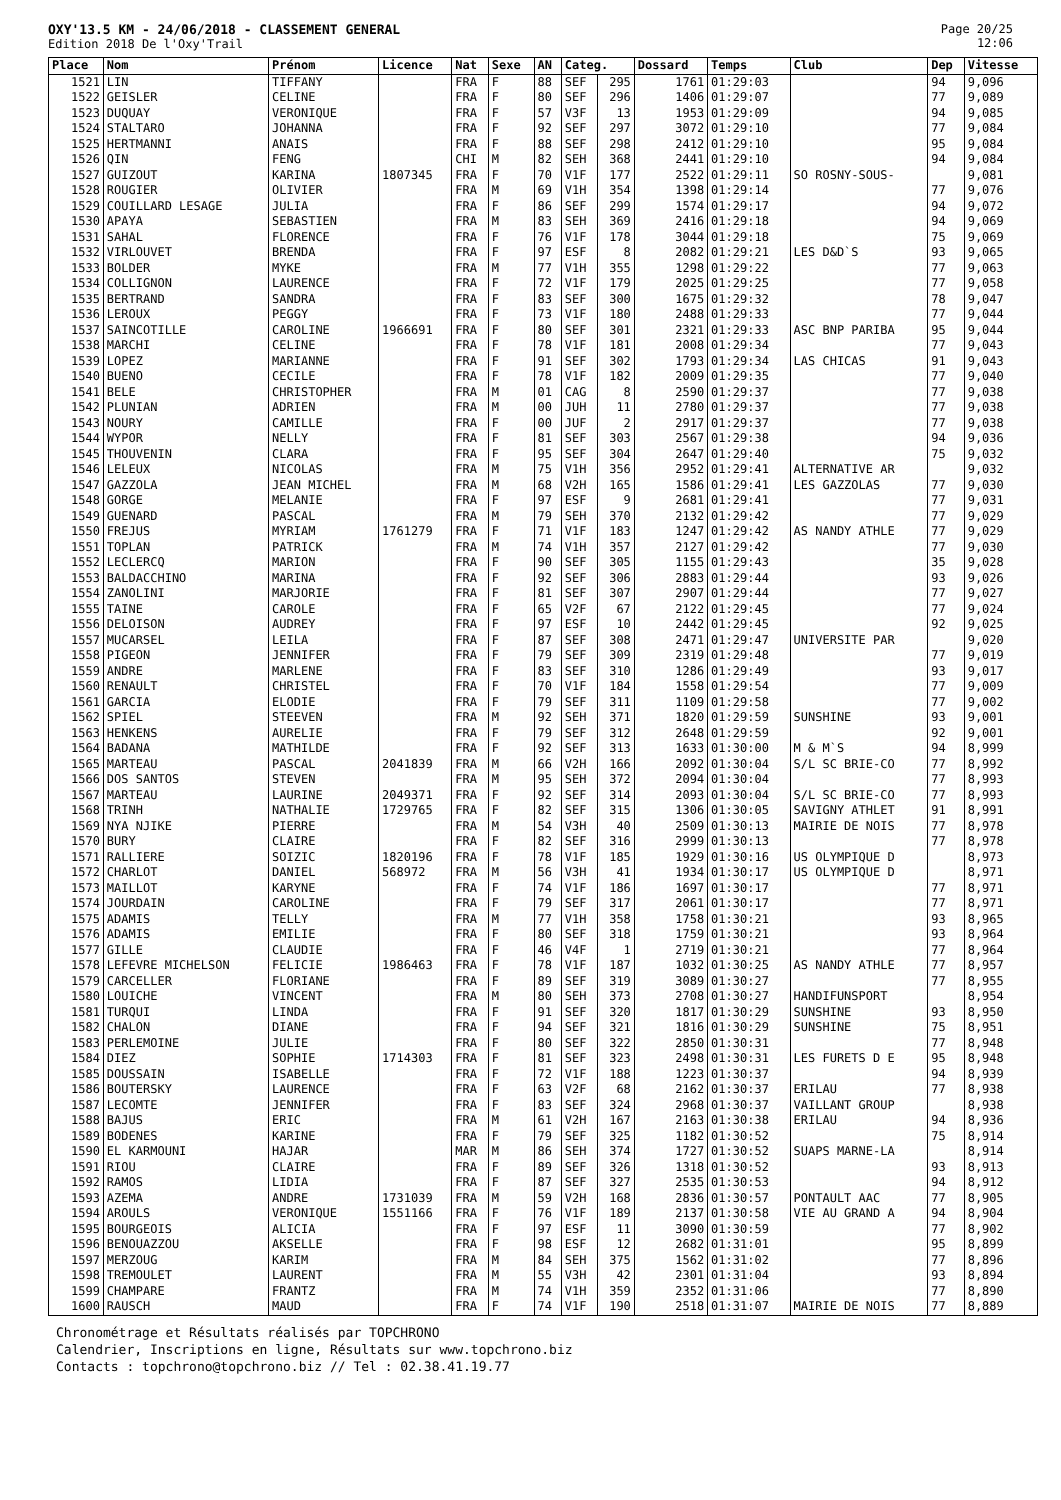OXY'13.5 KM - 24/06/2018 - CLASSEMENT GENERAL
Edition 2018 De l'Oxy'Trail
Page 20/25
12:06
| Place | Nom | Prénom | Licence | Nat | Sexe | AN | Categ. | | Dossard | Temps | Club | Dep | Vitesse |
| --- | --- | --- | --- | --- | --- | --- | --- | --- | --- | --- | --- | --- | --- |
| 1521 | LIN | TIFFANY | | FRA | F | 88 | SEF | 295 | 1761 | 01:29:03 | | 94 | 9,096 |
| 1522 | GEISLER | CELINE | | FRA | F | 80 | SEF | 296 | 1406 | 01:29:07 | | 77 | 9,089 |
| 1523 | DUQUAY | VERONIQUE | | FRA | F | 57 | V3F | 13 | 1953 | 01:29:09 | | 94 | 9,085 |
| 1524 | STALTARO | JOHANNA | | FRA | F | 92 | SEF | 297 | 3072 | 01:29:10 | | 77 | 9,084 |
| 1525 | HERTMANNI | ANAIS | | FRA | F | 88 | SEF | 298 | 2412 | 01:29:10 | | 95 | 9,084 |
| 1526 | QIN | FENG | | CHI | M | 82 | SEH | 368 | 2441 | 01:29:10 | | 94 | 9,084 |
| 1527 | GUIZOUT | KARINA | 1807345 | FRA | F | 70 | V1F | 177 | 2522 | 01:29:11 | SO ROSNY-SOUS- | | 9,081 |
| 1528 | ROUGIER | OLIVIER | | FRA | M | 69 | V1H | 354 | 1398 | 01:29:14 | | 77 | 9,076 |
| 1529 | COUILLARD LESAGE | JULIA | | FRA | F | 86 | SEF | 299 | 1574 | 01:29:17 | | 94 | 9,072 |
| 1530 | APAYA | SEBASTIEN | | FRA | M | 83 | SEH | 369 | 2416 | 01:29:18 | | 94 | 9,069 |
| 1531 | SAHAL | FLORENCE | | FRA | F | 76 | V1F | 178 | 3044 | 01:29:18 | | 75 | 9,069 |
| 1532 | VIRLOUVET | BRENDA | | FRA | F | 97 | ESF | 8 | 2082 | 01:29:21 | LES D&D`S | 93 | 9,065 |
| 1533 | BOLDER | MYKE | | FRA | M | 77 | V1H | 355 | 1298 | 01:29:22 | | 77 | 9,063 |
| 1534 | COLLIGNON | LAURENCE | | FRA | F | 72 | V1F | 179 | 2025 | 01:29:25 | | 77 | 9,058 |
| 1535 | BERTRAND | SANDRA | | FRA | F | 83 | SEF | 300 | 1675 | 01:29:32 | | 78 | 9,047 |
| 1536 | LEROUX | PEGGY | | FRA | F | 73 | V1F | 180 | 2488 | 01:29:33 | | 77 | 9,044 |
| 1537 | SAINCOTILLE | CAROLINE | 1966691 | FRA | F | 80 | SEF | 301 | 2321 | 01:29:33 | ASC BNP PARIBA | 95 | 9,044 |
| 1538 | MARCHI | CELINE | | FRA | F | 78 | V1F | 181 | 2008 | 01:29:34 | | 77 | 9,043 |
| 1539 | LOPEZ | MARIANNE | | FRA | F | 91 | SEF | 302 | 1793 | 01:29:34 | LAS CHICAS | 91 | 9,043 |
| 1540 | BUENO | CECILE | | FRA | F | 78 | V1F | 182 | 2009 | 01:29:35 | | 77 | 9,040 |
| 1541 | BELE | CHRISTOPHER | | FRA | M | 01 | CAG | 8 | 2590 | 01:29:37 | | 77 | 9,038 |
| 1542 | PLUNIAN | ADRIEN | | FRA | M | 00 | JUH | 11 | 2780 | 01:29:37 | | 77 | 9,038 |
| 1543 | NOURY | CAMILLE | | FRA | F | 00 | JUF | 2 | 2917 | 01:29:37 | | 77 | 9,038 |
| 1544 | WYPOR | NELLY | | FRA | F | 81 | SEF | 303 | 2567 | 01:29:38 | | 94 | 9,036 |
| 1545 | THOUVENIN | CLARA | | FRA | F | 95 | SEF | 304 | 2647 | 01:29:40 | | 75 | 9,032 |
| 1546 | LELEUX | NICOLAS | | FRA | M | 75 | V1H | 356 | 2952 | 01:29:41 | ALTERNATIVE AR | | 9,032 |
| 1547 | GAZZOLA | JEAN MICHEL | | FRA | M | 68 | V2H | 165 | 1586 | 01:29:41 | LES GAZZOLAS | 77 | 9,030 |
| 1548 | GORGE | MELANIE | | FRA | F | 97 | ESF | 9 | 2681 | 01:29:41 | | 77 | 9,031 |
| 1549 | GUENARD | PASCAL | | FRA | M | 79 | SEH | 370 | 2132 | 01:29:42 | | 77 | 9,029 |
| 1550 | FREJUS | MYRIAM | 1761279 | FRA | F | 71 | V1F | 183 | 1247 | 01:29:42 | AS NANDY ATHLE | 77 | 9,029 |
| 1551 | TOPLAN | PATRICK | | FRA | M | 74 | V1H | 357 | 2127 | 01:29:42 | | 77 | 9,030 |
| 1552 | LECLERCQ | MARION | | FRA | F | 90 | SEF | 305 | 1155 | 01:29:43 | | 35 | 9,028 |
| 1553 | BALDACCHINO | MARINA | | FRA | F | 92 | SEF | 306 | 2883 | 01:29:44 | | 93 | 9,026 |
| 1554 | ZANOLINI | MARJORIE | | FRA | F | 81 | SEF | 307 | 2907 | 01:29:44 | | 77 | 9,027 |
| 1555 | TAINE | CAROLE | | FRA | F | 65 | V2F | 67 | 2122 | 01:29:45 | | 77 | 9,024 |
| 1556 | DELOISON | AUDREY | | FRA | F | 97 | ESF | 10 | 2442 | 01:29:45 | | 92 | 9,025 |
| 1557 | MUCARSEL | LEILA | | FRA | F | 87 | SEF | 308 | 2471 | 01:29:47 | UNIVERSITE PAR | | 9,020 |
| 1558 | PIGEON | JENNIFER | | FRA | F | 79 | SEF | 309 | 2319 | 01:29:48 | | 77 | 9,019 |
| 1559 | ANDRE | MARLENE | | FRA | F | 83 | SEF | 310 | 1286 | 01:29:49 | | 93 | 9,017 |
| 1560 | RENAULT | CHRISTEL | | FRA | F | 70 | V1F | 184 | 1558 | 01:29:54 | | 77 | 9,009 |
| 1561 | GARCIA | ELODIE | | FRA | F | 79 | SEF | 311 | 1109 | 01:29:58 | | 77 | 9,002 |
| 1562 | SPIEL | STEEVEN | | FRA | M | 92 | SEH | 371 | 1820 | 01:29:59 | SUNSHINE | 93 | 9,001 |
| 1563 | HENKENS | AURELIE | | FRA | F | 79 | SEF | 312 | 2648 | 01:29:59 | | 92 | 9,001 |
| 1564 | BADANA | MATHILDE | | FRA | F | 92 | SEF | 313 | 1633 | 01:30:00 | M & M`S | 94 | 8,999 |
| 1565 | MARTEAU | PASCAL | 2041839 | FRA | M | 66 | V2H | 166 | 2092 | 01:30:04 | S/L SC BRIE-CO | 77 | 8,992 |
| 1566 | DOS SANTOS | STEVEN | | FRA | M | 95 | SEH | 372 | 2094 | 01:30:04 | | 77 | 8,993 |
| 1567 | MARTEAU | LAURINE | 2049371 | FRA | F | 92 | SEF | 314 | 2093 | 01:30:04 | S/L SC BRIE-CO | 77 | 8,993 |
| 1568 | TRINH | NATHALIE | 1729765 | FRA | F | 82 | SEF | 315 | 1306 | 01:30:05 | SAVIGNY ATHLET | 91 | 8,991 |
| 1569 | NYA NJIKE | PIERRE | | FRA | M | 54 | V3H | 40 | 2509 | 01:30:13 | MAIRIE DE NOIS | 77 | 8,978 |
| 1570 | BURY | CLAIRE | | FRA | F | 82 | SEF | 316 | 2999 | 01:30:13 | | 77 | 8,978 |
| 1571 | RALLIERE | SOIZIC | 1820196 | FRA | F | 78 | V1F | 185 | 1929 | 01:30:16 | US OLYMPIQUE D | | 8,973 |
| 1572 | CHARLOT | DANIEL | 568972 | FRA | M | 56 | V3H | 41 | 1934 | 01:30:17 | US OLYMPIQUE D | | 8,971 |
| 1573 | MAILLOT | KARYNE | | FRA | F | 74 | V1F | 186 | 1697 | 01:30:17 | | 77 | 8,971 |
| 1574 | JOURDAIN | CAROLINE | | FRA | F | 79 | SEF | 317 | 2061 | 01:30:17 | | 77 | 8,971 |
| 1575 | ADAMIS | TELLY | | FRA | M | 77 | V1H | 358 | 1758 | 01:30:21 | | 93 | 8,965 |
| 1576 | ADAMIS | EMILIE | | FRA | F | 80 | SEF | 318 | 1759 | 01:30:21 | | 93 | 8,964 |
| 1577 | GILLE | CLAUDIE | | FRA | F | 46 | V4F | 1 | 2719 | 01:30:21 | | 77 | 8,964 |
| 1578 | LEFEVRE MICHELSON | FELICIE | 1986463 | FRA | F | 78 | V1F | 187 | 1032 | 01:30:25 | AS NANDY ATHLE | 77 | 8,957 |
| 1579 | CARCELLER | FLORIANE | | FRA | F | 89 | SEF | 319 | 3089 | 01:30:27 | | 77 | 8,955 |
| 1580 | LOUICHE | VINCENT | | FRA | M | 80 | SEH | 373 | 2708 | 01:30:27 | HANDIFUNSPORT | | 8,954 |
| 1581 | TURQUI | LINDA | | FRA | F | 91 | SEF | 320 | 1817 | 01:30:29 | SUNSHINE | 93 | 8,950 |
| 1582 | CHALON | DIANE | | FRA | F | 94 | SEF | 321 | 1816 | 01:30:29 | SUNSHINE | 75 | 8,951 |
| 1583 | PERLEMOINE | JULIE | | FRA | F | 80 | SEF | 322 | 2850 | 01:30:31 | | 77 | 8,948 |
| 1584 | DIEZ | SOPHIE | 1714303 | FRA | F | 81 | SEF | 323 | 2498 | 01:30:31 | LES FURETS D E | 95 | 8,948 |
| 1585 | DOUSSAIN | ISABELLE | | FRA | F | 72 | V1F | 188 | 1223 | 01:30:37 | | 94 | 8,939 |
| 1586 | BOUTERSKY | LAURENCE | | FRA | F | 63 | V2F | 68 | 2162 | 01:30:37 | ERILAU | 77 | 8,938 |
| 1587 | LECOMTE | JENNIFER | | FRA | F | 83 | SEF | 324 | 2968 | 01:30:37 | VAILLANT GROUP | | 8,938 |
| 1588 | BAJUS | ERIC | | FRA | M | 61 | V2H | 167 | 2163 | 01:30:38 | ERILAU | 94 | 8,936 |
| 1589 | BODENES | KARINE | | FRA | F | 79 | SEF | 325 | 1182 | 01:30:52 | | 75 | 8,914 |
| 1590 | EL KARMOUNI | HAJAR | | MAR | M | 86 | SEH | 374 | 1727 | 01:30:52 | SUAPS MARNE-LA | | 8,914 |
| 1591 | RIOU | CLAIRE | | FRA | F | 89 | SEF | 326 | 1318 | 01:30:52 | | 93 | 8,913 |
| 1592 | RAMOS | LIDIA | | FRA | F | 87 | SEF | 327 | 2535 | 01:30:53 | | 94 | 8,912 |
| 1593 | AZEMA | ANDRE | 1731039 | FRA | M | 59 | V2H | 168 | 2836 | 01:30:57 | PONTAULT AAC | 77 | 8,905 |
| 1594 | AROULS | VERONIQUE | 1551166 | FRA | F | 76 | V1F | 189 | 2137 | 01:30:58 | VIE AU GRAND A | 94 | 8,904 |
| 1595 | BOURGEOIS | ALICIA | | FRA | F | 97 | ESF | 11 | 3090 | 01:30:59 | | 77 | 8,902 |
| 1596 | BENOUAZZOU | AKSELLE | | FRA | F | 98 | ESF | 12 | 2682 | 01:31:01 | | 95 | 8,899 |
| 1597 | MERZOUG | KARIM | | FRA | M | 84 | SEH | 375 | 1562 | 01:31:02 | | 77 | 8,896 |
| 1598 | TREMOULET | LAURENT | | FRA | M | 55 | V3H | 42 | 2301 | 01:31:04 | | 93 | 8,894 |
| 1599 | CHAMPARE | FRANTZ | | FRA | M | 74 | V1H | 359 | 2352 | 01:31:06 | | 77 | 8,890 |
| 1600 | RAUSCH | MAUD | | FRA | F | 74 | V1F | 190 | 2518 | 01:31:07 | MAIRIE DE NOIS | 77 | 8,889 |
Chronométrage et Résultats réalisés par TOPCHRONO
Calendrier, Inscriptions en ligne, Résultats sur www.topchrono.biz
Contacts : topchrono@topchrono.biz // Tel : 02.38.41.19.77